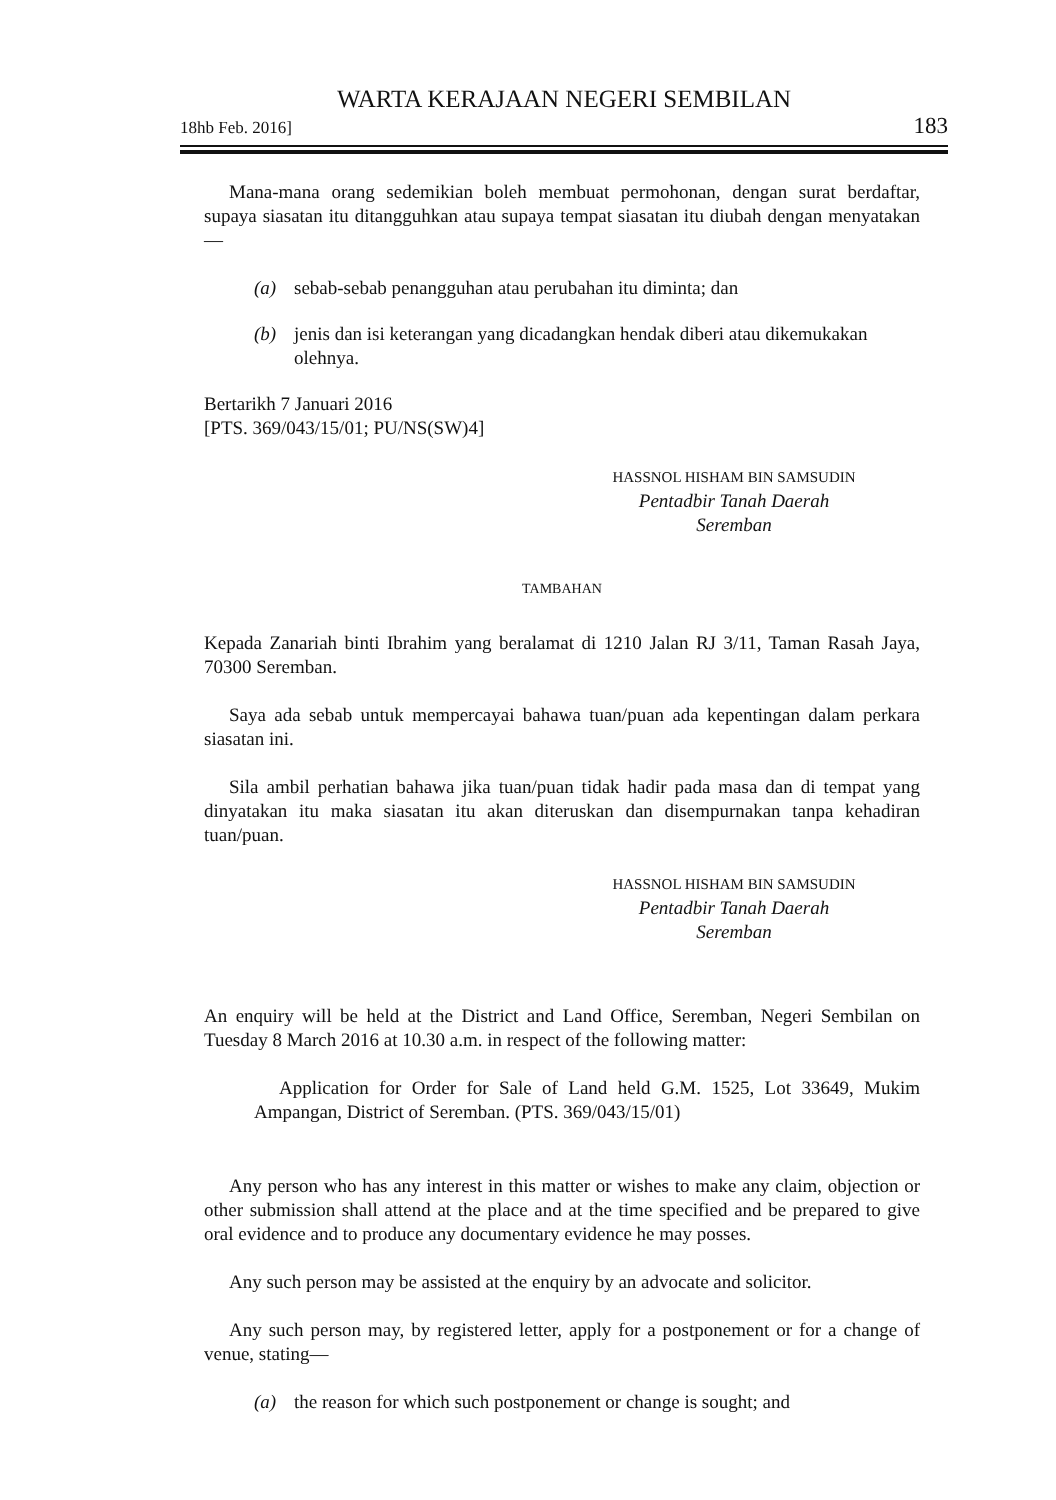WARTA KERAJAAN NEGERI SEMBILAN
18hb Feb. 2016] 183
Mana-mana orang sedemikian boleh membuat permohonan, dengan surat berdaftar, supaya siasatan itu ditangguhkan atau supaya tempat siasatan itu diubah dengan menyatakan—
(a) sebab-sebab penangguhan atau perubahan itu diminta; dan
(b) jenis dan isi keterangan yang dicadangkan hendak diberi atau dikemukakan olehnya.
Bertarikh 7 Januari 2016
[PTS. 369/043/15/01; PU/NS(SW)4]
HASSNOL HISHAM BIN SAMSUDIN
Pentadbir Tanah Daerah
Seremban
TAMBAHAN
Kepada Zanariah binti Ibrahim yang beralamat di 1210 Jalan RJ 3/11, Taman Rasah Jaya, 70300 Seremban.
Saya ada sebab untuk mempercayai bahawa tuan/puan ada kepentingan dalam perkara siasatan ini.
Sila ambil perhatian bahawa jika tuan/puan tidak hadir pada masa dan di tempat yang dinyatakan itu maka siasatan itu akan diteruskan dan disempurnakan tanpa kehadiran tuan/puan.
HASSNOL HISHAM BIN SAMSUDIN
Pentadbir Tanah Daerah
Seremban
An enquiry will be held at the District and Land Office, Seremban, Negeri Sembilan on Tuesday 8 March 2016 at 10.30 a.m. in respect of the following matter:
Application for Order for Sale of Land held G.M. 1525, Lot 33649, Mukim Ampangan, District of Seremban. (PTS. 369/043/15/01)
Any person who has any interest in this matter or wishes to make any claim, objection or other submission shall attend at the place and at the time specified and be prepared to give oral evidence and to produce any documentary evidence he may posses.
Any such person may be assisted at the enquiry by an advocate and solicitor.
Any such person may, by registered letter, apply for a postponement or for a change of venue, stating—
(a) the reason for which such postponement or change is sought; and